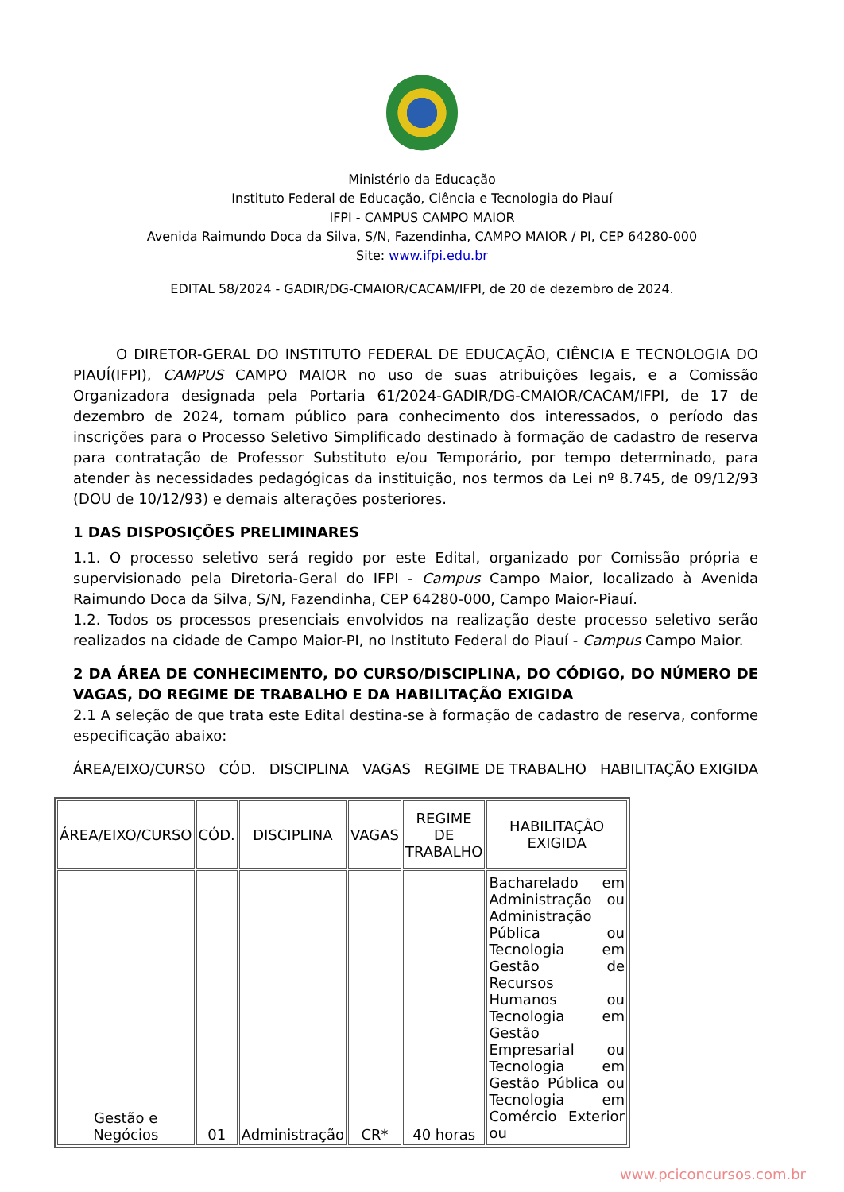Ministério da Educação
Instituto Federal de Educação, Ciência e Tecnologia do Piauí
IFPI - CAMPUS CAMPO MAIOR
Avenida Raimundo Doca da Silva, S/N, Fazendinha, CAMPO MAIOR / PI, CEP 64280-000
Site: www.ifpi.edu.br
EDITAL 58/2024 - GADIR/DG-CMAIOR/CACAM/IFPI, de 20 de dezembro de 2024.
   O DIRETOR-GERAL DO INSTITUTO FEDERAL DE EDUCAÇÃO, CIÊNCIA E TECNOLOGIA DO PIAUÍ(IFPI), CAMPUS CAMPO MAIOR no uso de suas atribuições legais, e a Comissão Organizadora designada pela Portaria 61/2024-GADIR/DG-CMAIOR/CACAM/IFPI, de 17 de dezembro de 2024, tornam público para conhecimento dos interessados, o período das inscrições para o Processo Seletivo Simplificado destinado à formação de cadastro de reserva para contratação de Professor Substituto e/ou Temporário, por tempo determinado, para atender às necessidades pedagógicas da instituição, nos termos da Lei nº 8.745, de 09/12/93 (DOU de 10/12/93) e demais alterações posteriores.
1 DAS DISPOSIÇÕES PRELIMINARES
1.1. O processo seletivo será regido por este Edital, organizado por Comissão própria e supervisionado pela Diretoria-Geral do IFPI - Campus Campo Maior, localizado à Avenida Raimundo Doca da Silva, S/N, Fazendinha, CEP 64280-000, Campo Maior-Piauí.
1.2. Todos os processos presenciais envolvidos na realização deste processo seletivo serão realizados na cidade de Campo Maior-PI, no Instituto Federal do Piauí - Campus Campo Maior.
2 DA ÁREA DE CONHECIMENTO, DO CURSO/DISCIPLINA, DO CÓDIGO, DO NÚMERO DE VAGAS, DO REGIME DE TRABALHO E DA HABILITAÇÃO EXIGIDA
2.1 A seleção de que trata este Edital destina-se à formação de cadastro de reserva, conforme especificação abaixo:
ÁREA/EIXO/CURSO CÓD. DISCIPLINA VAGAS REGIME DE TRABALHO HABILITAÇÃO EXIGIDA
| ÁREA/EIXO/CURSO | CÓD. | DISCIPLINA | VAGAS | REGIME DE TRABALHO | HABILITAÇÃO EXIGIDA |
| --- | --- | --- | --- | --- | --- |
| Gestão e Negócios | 01 | Administração | CR* | 40 horas | Bacharelado em Administração ou Administração Pública ou Tecnologia em Gestão de Recursos Humanos ou Tecnologia em Gestão Empresarial ou Tecnologia em Gestão Pública ou Tecnologia em Comércio Exterior ou |
www.pciconcursos.com.br